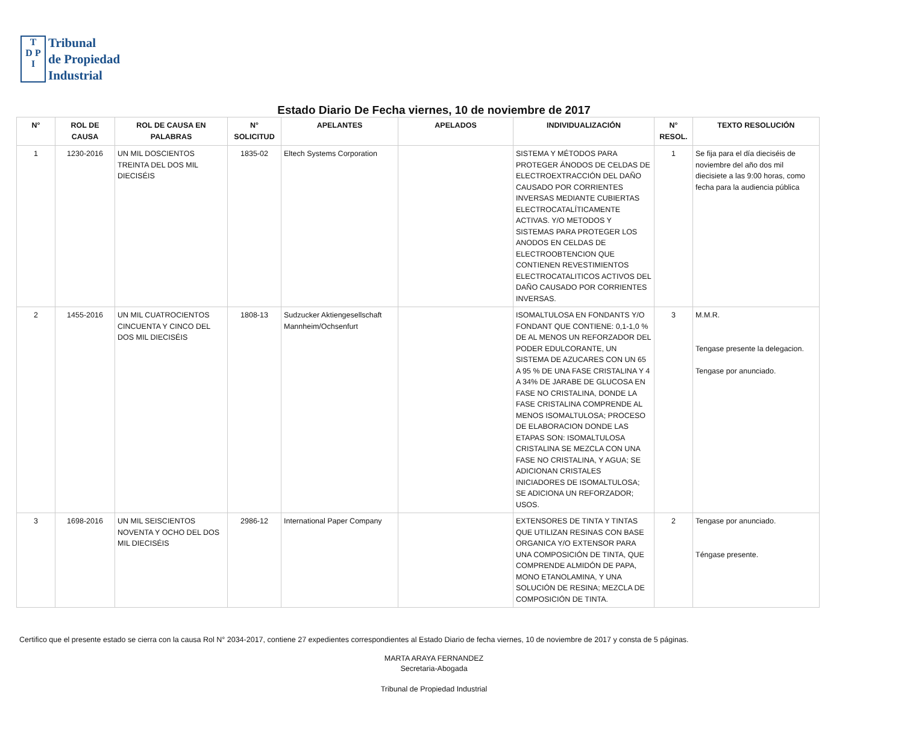T
D P
I
Tribunal
de Propiedad
Industrial
Estado Diario De Fecha viernes, 10 de noviembre de 2017
| N° | ROL DE CAUSA | ROL DE CAUSA EN PALABRAS | N° SOLICITUD | APELANTES | APELADOS | INDIVIDUALIZACIÓN | N° RESOL. | TEXTO RESOLUCIÓN |
| --- | --- | --- | --- | --- | --- | --- | --- | --- |
| 1 | 1230-2016 | UN MIL DOSCIENTOS TREINTA DEL DOS MIL DIECISÉIS | 1835-02 | Eltech Systems Corporation | | SISTEMA Y MÉTODOS PARA PROTEGER ÁNODOS DE CELDAS DE ELECTROEXTRACCIÓN DEL DAÑO CAUSADO POR CORRIENTES INVERSAS MEDIANTE CUBIERTAS ELECTROCATALÍTICAMENTE ACTIVAS. Y/O METODOS Y SISTEMAS PARA PROTEGER LOS ANODOS EN CELDAS DE ELECTROOBTENCION QUE CONTIENEN REVESTIMIENTOS ELECTROCATALITICOS ACTIVOS DEL DAÑO CAUSADO POR CORRIENTES INVERSAS. | 1 | Se fija para el día dieciséis de noviembre del año dos mil diecisiete a las 9:00 horas, como fecha para la audiencia pública |
| 2 | 1455-2016 | UN MIL CUATROCIENTOS CINCUENTA Y CINCO DEL DOS MIL DIECISÉIS | 1808-13 | Sudzucker Aktiengesellschaft Mannheim/Ochsenfurt | | ISOMALTULOSA EN FONDANTS Y/O FONDANT QUE CONTIENE: 0,1-1,0 % DE AL MENOS UN REFORZADOR DEL PODER EDULCORANTE, UN SISTEMA DE AZUCARES CON UN 65 A 95 % DE UNA FASE CRISTALINA Y 4 A 34% DE JARABE DE GLUCOSA EN FASE NO CRISTALINA, DONDE LA FASE CRISTALINA COMPRENDE AL MENOS ISOMALTULOSA; PROCESO DE ELABORACION DONDE LAS ETAPAS SON: ISOMALTULOSA CRISTALINA SE MEZCLA CON UNA FASE NO CRISTALINA, Y AGUA; SE ADICIONAN CRISTALES INICIADORES DE ISOMALTULOSA; SE ADICIONA UN REFORZADOR; USOS. | 3 | M.M.R. Tengase presente la delegacion. Tengase por anunciado. |
| 3 | 1698-2016 | UN MIL SEISCIENTOS NOVENTA Y OCHO DEL DOS MIL DIECISÉIS | 2986-12 | International Paper Company | | EXTENSORES DE TINTA Y TINTAS QUE UTILIZAN RESINAS CON BASE ORGANICA Y/O EXTENSOR PARA UNA COMPOSICIÓN DE TINTA, QUE COMPRENDE ALMIDÓN DE PAPA, MONO ETANOLAMINA, Y UNA SOLUCIÓN DE RESINA; MEZCLA DE COMPOSICIÓN DE TINTA. | 2 | Tengase por anunciado. Téngase presente. |
Certifico que el presente estado se cierra con la causa Rol N° 2034-2017, contiene 27 expedientes correspondientes al Estado Diario de fecha viernes, 10 de noviembre de 2017 y consta de 5 páginas.
MARTA ARAYA FERNANDEZ
Secretaria-Abogada
Tribunal de Propiedad Industrial